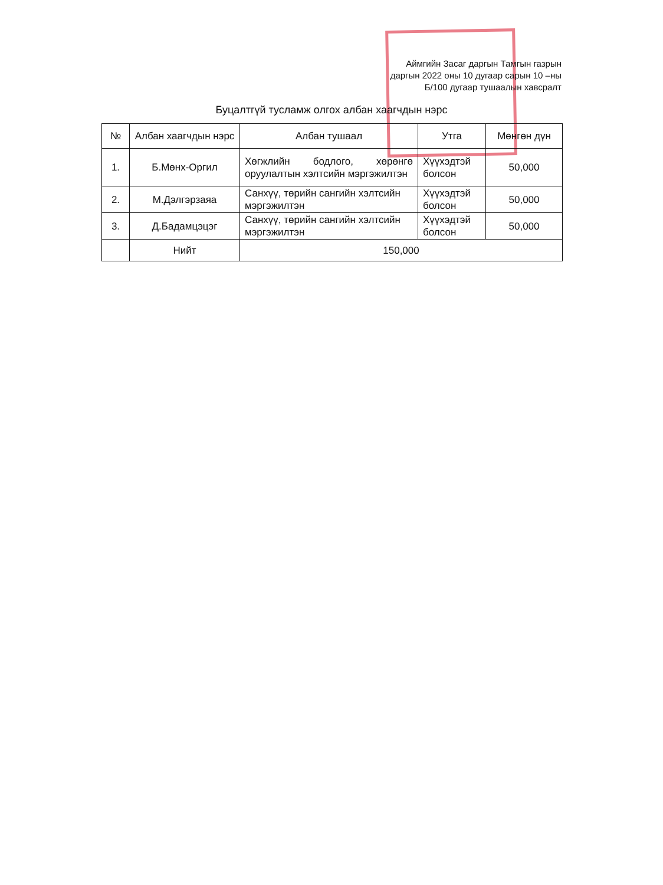Аймгийн Засаг даргын Тамгын газрын
даргын 2022 оны 10 дугаар сарын 10 –ны
Б/100 дугаар тушаалын хавсралт
Буцалтгүй тусламж олгох албан хаагчдын нэрс
| № | Албан хаагчдын нэрс | Албан тушаал | Утга | Мөнгөн дүн |
| --- | --- | --- | --- | --- |
| 1. | Б.Мөнх-Оргил | Хөгжлийн бодлого, хөрөнгө оруулалтын хэлтсийн мэргэжилтэн | Хүүхэдтэй болсон | 50,000 |
| 2. | М.Дэлгэрзаяа | Санхүү, төрийн сангийн хэлтсийн мэргэжилтэн | Хүүхэдтэй болсон | 50,000 |
| 3. | Д.Бадамцэцэг | Санхүү, төрийн сангийн хэлтсийн мэргэжилтэн | Хүүхэдтэй болсон | 50,000 |
| | Нийт | 150,000 | | |